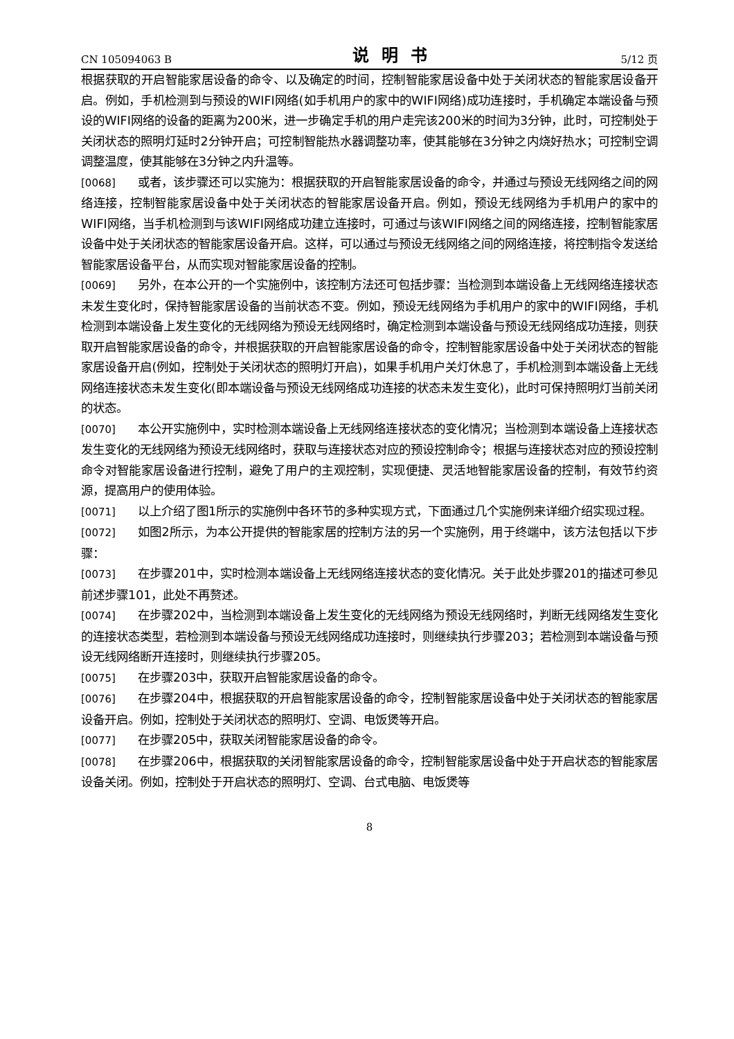CN 105094063 B 说明书 5/12 页
根据获取的开启智能家居设备的命令、以及确定的时间，控制智能家居设备中处于关闭状态的智能家居设备开启。例如，手机检测到与预设的WIFI网络(如手机用户的家中的WIFI网络)成功连接时，手机确定本端设备与预设的WIFI网络的设备的距离为200米，进一步确定手机的用户走完该200米的时间为3分钟，此时，可控制处于关闭状态的照明灯延时2分钟开启；可控制智能热水器调整功率，使其能够在3分钟之内烧好热水；可控制空调调整温度，使其能够在3分钟之内升温等。
[0068] 或者，该步骤还可以实施为：根据获取的开启智能家居设备的命令，并通过与预设无线网络之间的网络连接，控制智能家居设备中处于关闭状态的智能家居设备开启。例如，预设无线网络为手机用户的家中的WIFI网络，当手机检测到与该WIFI网络成功建立连接时，可通过与该WIFI网络之间的网络连接，控制智能家居设备中处于关闭状态的智能家居设备开启。这样，可以通过与预设无线网络之间的网络连接，将控制指令发送给智能家居设备平台，从而实现对智能家居设备的控制。
[0069] 另外，在本公开的一个实施例中，该控制方法还可包括步骤：当检测到本端设备上无线网络连接状态未发生变化时，保持智能家居设备的当前状态不变。例如，预设无线网络为手机用户的家中的WIFI网络，手机检测到本端设备上发生变化的无线网络为预设无线网络时，确定检测到本端设备与预设无线网络成功连接，则获取开启智能家居设备的命令，并根据获取的开启智能家居设备的命令，控制智能家居设备中处于关闭状态的智能家居设备开启(例如，控制处于关闭状态的照明灯开启)，如果手机用户关灯休息了，手机检测到本端设备上无线网络连接状态未发生变化(即本端设备与预设无线网络成功连接的状态未发生变化)，此时可保持照明灯当前关闭的状态。
[0070] 本公开实施例中，实时检测本端设备上无线网络连接状态的变化情况；当检测到本端设备上连接状态发生变化的无线网络为预设无线网络时，获取与连接状态对应的预设控制命令；根据与连接状态对应的预设控制命令对智能家居设备进行控制，避免了用户的主观控制，实现便捷、灵活地智能家居设备的控制，有效节约资源，提高用户的使用体验。
[0071] 以上介绍了图1所示的实施例中各环节的多种实现方式，下面通过几个实施例来详细介绍实现过程。
[0072] 如图2所示，为本公开提供的智能家居的控制方法的另一个实施例，用于终端中，该方法包括以下步骤：
[0073] 在步骤201中，实时检测本端设备上无线网络连接状态的变化情况。关于此处步骤201的描述可参见前述步骤101，此处不再赘述。
[0074] 在步骤202中，当检测到本端设备上发生变化的无线网络为预设无线网络时，判断无线网络发生变化的连接状态类型，若检测到本端设备与预设无线网络成功连接时，则继续执行步骤203；若检测到本端设备与预设无线网络断开连接时，则继续执行步骤205。
[0075] 在步骤203中，获取开启智能家居设备的命令。
[0076] 在步骤204中，根据获取的开启智能家居设备的命令，控制智能家居设备中处于关闭状态的智能家居设备开启。例如，控制处于关闭状态的照明灯、空调、电饭煲等开启。
[0077] 在步骤205中，获取关闭智能家居设备的命令。
[0078] 在步骤206中，根据获取的关闭智能家居设备的命令，控制智能家居设备中处于开启状态的智能家居设备关闭。例如，控制处于开启状态的照明灯、空调、台式电脑、电饭煲等
8